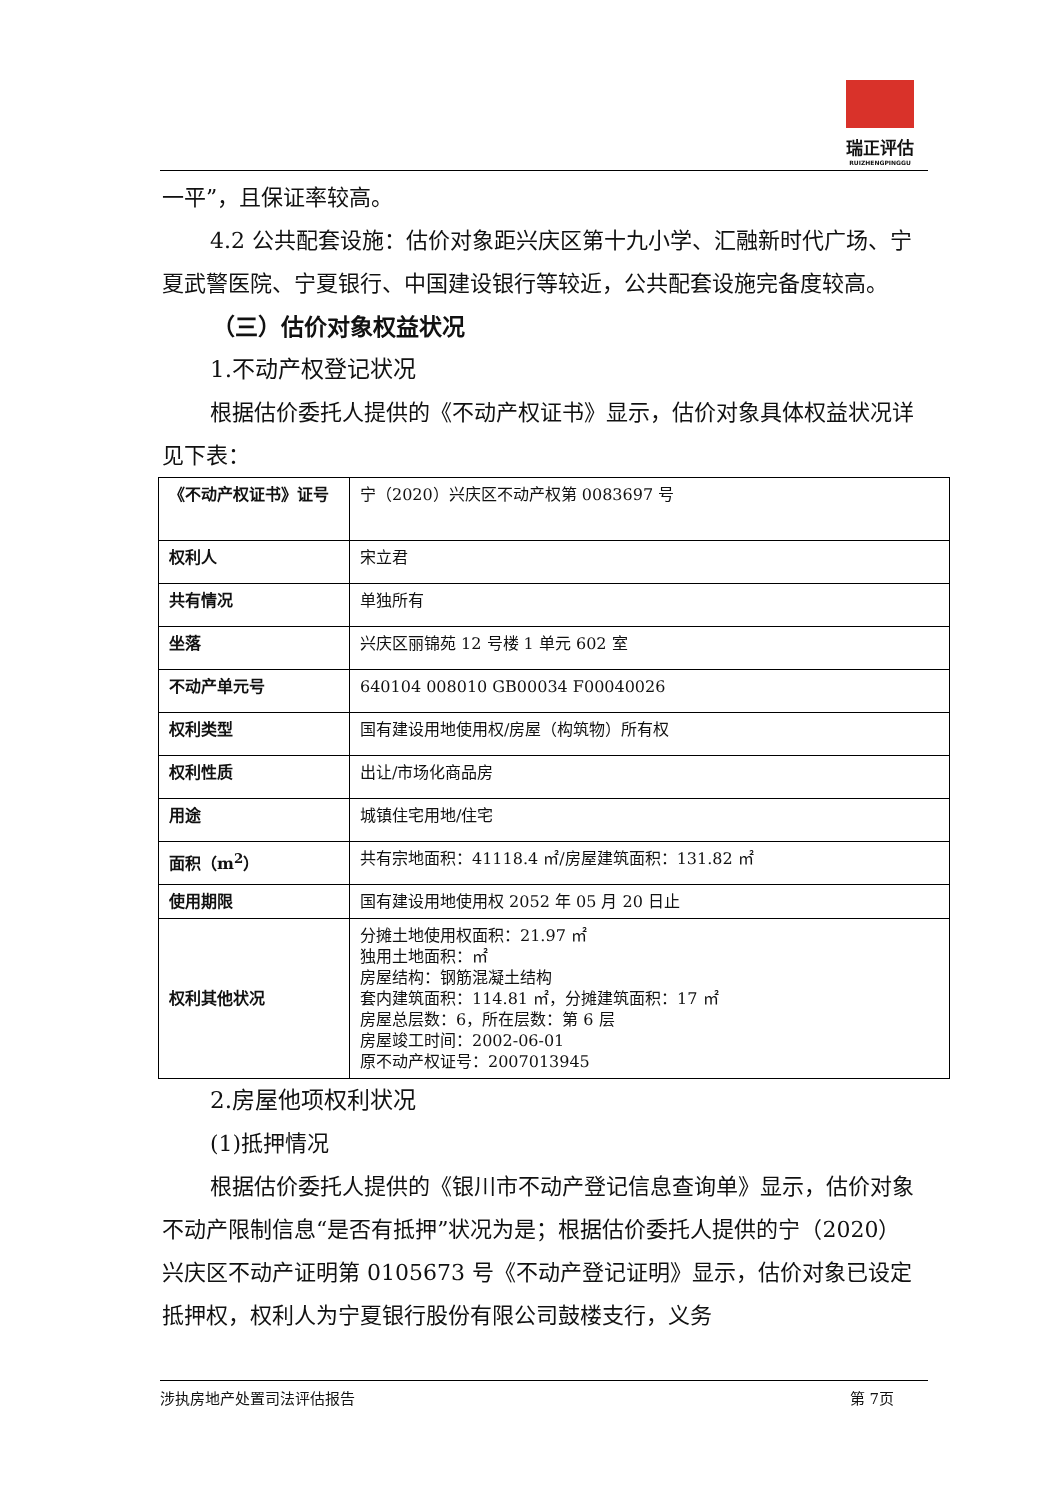瑞正评估
RUIZHENGPINGGU
一平”，且保证率较高。
4.2 公共配套设施：估价对象距兴庆区第十九小学、汇融新时代广场、宁夏武警医院、宁夏银行、中国建设银行等较近，公共配套设施完备度较高。
（三）估价对象权益状况
1.不动产权登记状况
根据估价委托人提供的《不动产权证书》显示，估价对象具体权益状况详见下表：
| 《不动产权证书》证号 | 宁（2020）兴庆区不动产权第 0083697 号 |
| 权利人 | 宋立君 |
| 共有情况 | 单独所有 |
| 坐落 | 兴庆区丽锦苑 12 号楼 1 单元 602 室 |
| 不动产单元号 | 640104 008010 GB00034 F00040026 |
| 权利类型 | 国有建设用地使用权/房屋（构筑物）所有权 |
| 权利性质 | 出让/市场化商品房 |
| 用途 | 城镇住宅用地/住宅 |
| 面积（m<sup>2</sup>） | 共有宗地面积：41118.4 ㎡/房屋建筑面积：131.82 ㎡ |
| 使用期限 | 国有建设用地使用权 2052 年 05 月 20 日止 |
| 权利其他状况 | 分摊土地使用权面积：21.97 ㎡ 独用土地面积：㎡ 房屋结构：钢筋混凝土结构 套内建筑面积：114.81 ㎡，分摊建筑面积：17 ㎡ 房屋总层数：6，所在层数：第 6 层 房屋竣工时间：2002-06-01 原不动产权证号：2007013945 |
2.房屋他项权利状况
(1)抵押情况
根据估价委托人提供的《银川市不动产登记信息查询单》显示，估价对象不动产限制信息“是否有抵押”状况为是；根据估价委托人提供的宁（2020）兴庆区不动产证明第 0105673 号《不动产登记证明》显示，估价对象已设定抵押权，权利人为宁夏银行股份有限公司鼓楼支行，义务
涉执房地产处置司法评估报告 第 7页